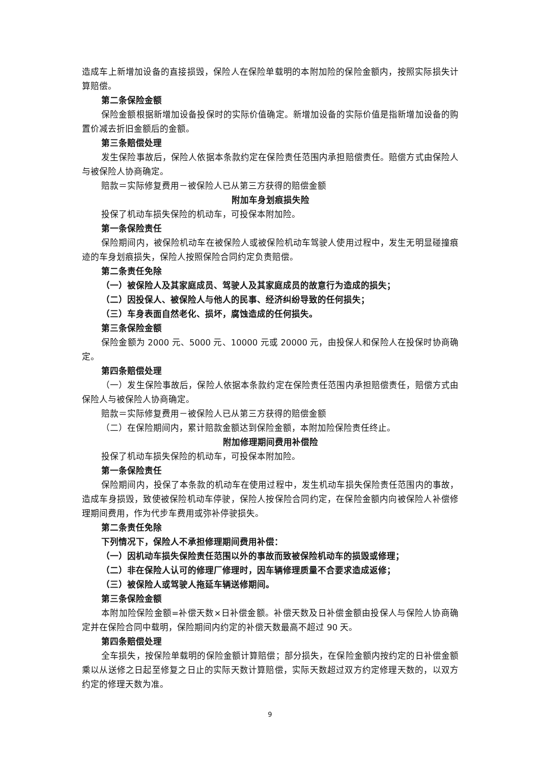造成车上新增加设备的直接损毁，保险人在保险单载明的本附加险的保险金额内，按照实际损失计算赔偿。
第二条保险金额
保险金额根据新增加设备投保时的实际价值确定。新增加设备的实际价值是指新增加设备的购置价减去折旧金额后的金额。
第三条赔偿处理
发生保险事故后，保险人依据本条款约定在保险责任范围内承担赔偿责任。赔偿方式由保险人与被保险人协商确定。
赔款＝实际修复费用－被保险人已从第三方获得的赔偿金额
附加车身划痕损失险
投保了机动车损失保险的机动车，可投保本附加险。
第一条保险责任
保险期间内，被保险机动车在被保险人或被保险机动车驾驶人使用过程中，发生无明显碰撞痕迹的车身划痕损失，保险人按照保险合同约定负责赔偿。
第二条责任免除
（一）被保险人及其家庭成员、驾驶人及其家庭成员的故意行为造成的损失；
（二）因投保人、被保险人与他人的民事、经济纠纷导致的任何损失；
（三）车身表面自然老化、损坏，腐蚀造成的任何损失。
第三条保险金额
保险金额为 2000 元、5000 元、10000 元或 20000 元，由投保人和保险人在投保时协商确定。
第四条赔偿处理
（一）发生保险事故后，保险人依据本条款约定在保险责任范围内承担赔偿责任，赔偿方式由保险人与被保险人协商确定。
赔款＝实际修复费用－被保险人已从第三方获得的赔偿金额
（二）在保险期间内，累计赔款金额达到保险金额，本附加险保险责任终止。
附加修理期间费用补偿险
投保了机动车损失保险的机动车，可投保本附加险。
第一条保险责任
保险期间内，投保了本条款的机动车在使用过程中，发生机动车损失保险责任范围内的事故，造成车身损毁，致使被保险机动车停驶，保险人按保险合同约定，在保险金额内向被保险人补偿修理期间费用，作为代步车费用或弥补停驶损失。
第二条责任免除
下列情况下，保险人不承担修理期间费用补偿：
（一）因机动车损失保险责任范围以外的事故而致被保险机动车的损毁或修理；
（二）非在保险人认可的修理厂修理时，因车辆修理质量不合要求造成返修；
（三）被保险人或驾驶人拖延车辆送修期间。
第三条保险金额
本附加险保险金额=补偿天数×日补偿金额。补偿天数及日补偿金额由投保人与保险人协商确定并在保险合同中载明，保险期间内约定的补偿天数最高不超过 90 天。
第四条赔偿处理
全车损失，按保险单载明的保险金额计算赔偿；部分损失，在保险金额内按约定的日补偿金额乘以从送修之日起至修复之日止的实际天数计算赔偿，实际天数超过双方约定修理天数的，以双方约定的修理天数为准。
9